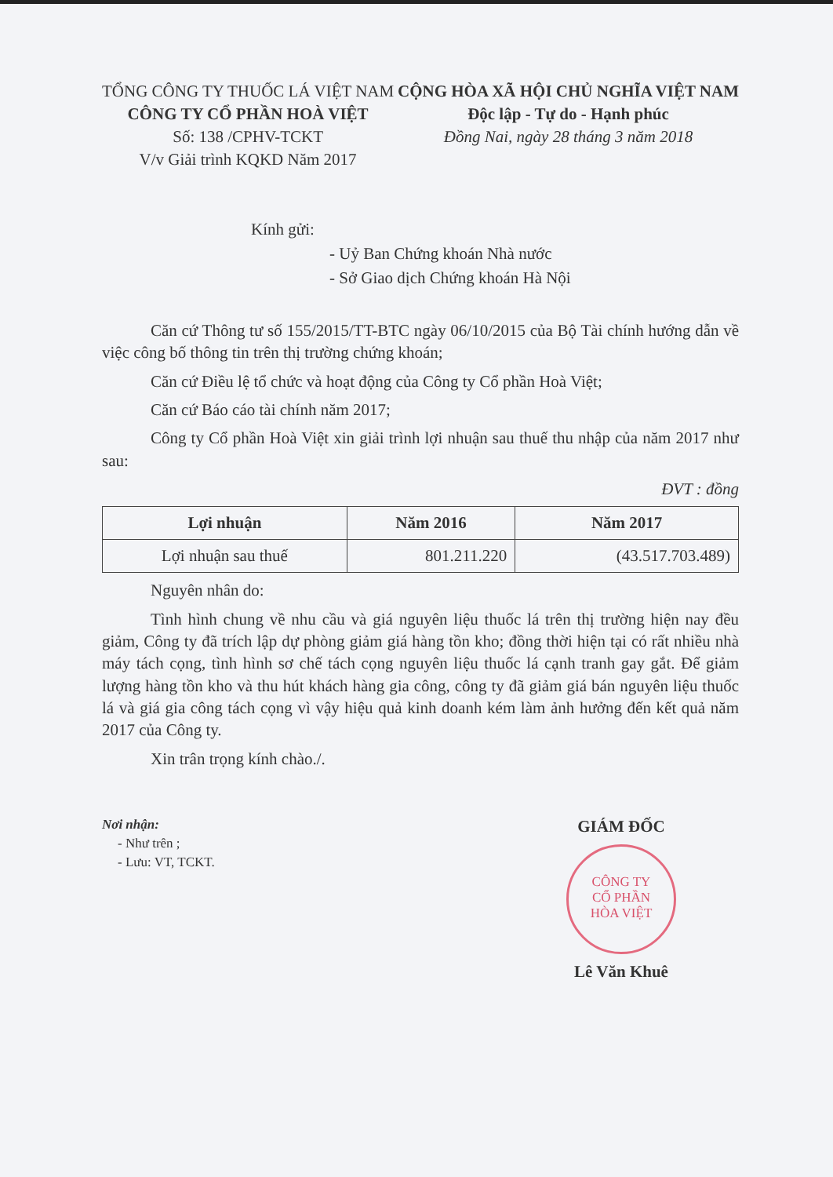TỔNG CÔNG TY THUỐC LÁ VIỆT NAM
CÔNG TY CỔ PHẦN HOÀ VIỆT
Số: 138 /CPHV-TCKT
V/v Giải trình KQKD Năm 2017
CỘNG HÒA XÃ HỘI CHỦ NGHĨA VIỆT NAM
Độc lập - Tự do - Hạnh phúc
Đồng Nai, ngày 28 tháng 3 năm 2018
Kính gửi:
- Uỷ Ban Chứng khoán Nhà nước
- Sở Giao dịch Chứng khoán Hà Nội
Căn cứ Thông tư số 155/2015/TT-BTC ngày 06/10/2015 của Bộ Tài chính hướng dẫn về việc công bố thông tin trên thị trường chứng khoán;
Căn cứ Điều lệ tổ chức và hoạt động của Công ty Cổ phần Hoà Việt;
Căn cứ Báo cáo tài chính năm 2017;
Công ty Cổ phần Hoà Việt xin giải trình lợi nhuận sau thuế thu nhập của năm 2017 như sau:
ĐVT : đồng
| Lợi nhuận | Năm 2016 | Năm 2017 |
| --- | --- | --- |
| Lợi nhuận sau thuế | 801.211.220 | (43.517.703.489) |
Nguyên nhân do:
Tình hình chung về nhu cầu và giá nguyên liệu thuốc lá trên thị trường hiện nay đều giảm, Công ty đã trích lập dự phòng giảm giá hàng tồn kho; đồng thời hiện tại có rất nhiều nhà máy tách cọng, tình hình sơ chế tách cọng nguyên liệu thuốc lá cạnh tranh gay gắt. Để giảm lượng hàng tồn kho và thu hút khách hàng gia công, công ty đã giảm giá bán nguyên liệu thuốc lá và giá gia công tách cọng vì vậy hiệu quả kinh doanh kém làm ảnh hưởng đến kết quả năm 2017 của Công ty.
Xin trân trọng kính chào./.
Nơi nhận:
- Như trên ;
- Lưu: VT, TCKT.
GIÁM ĐỐC
CÔNG TY
CỔ PHẦN
HÒA VIỆT
Lê Văn Khuê